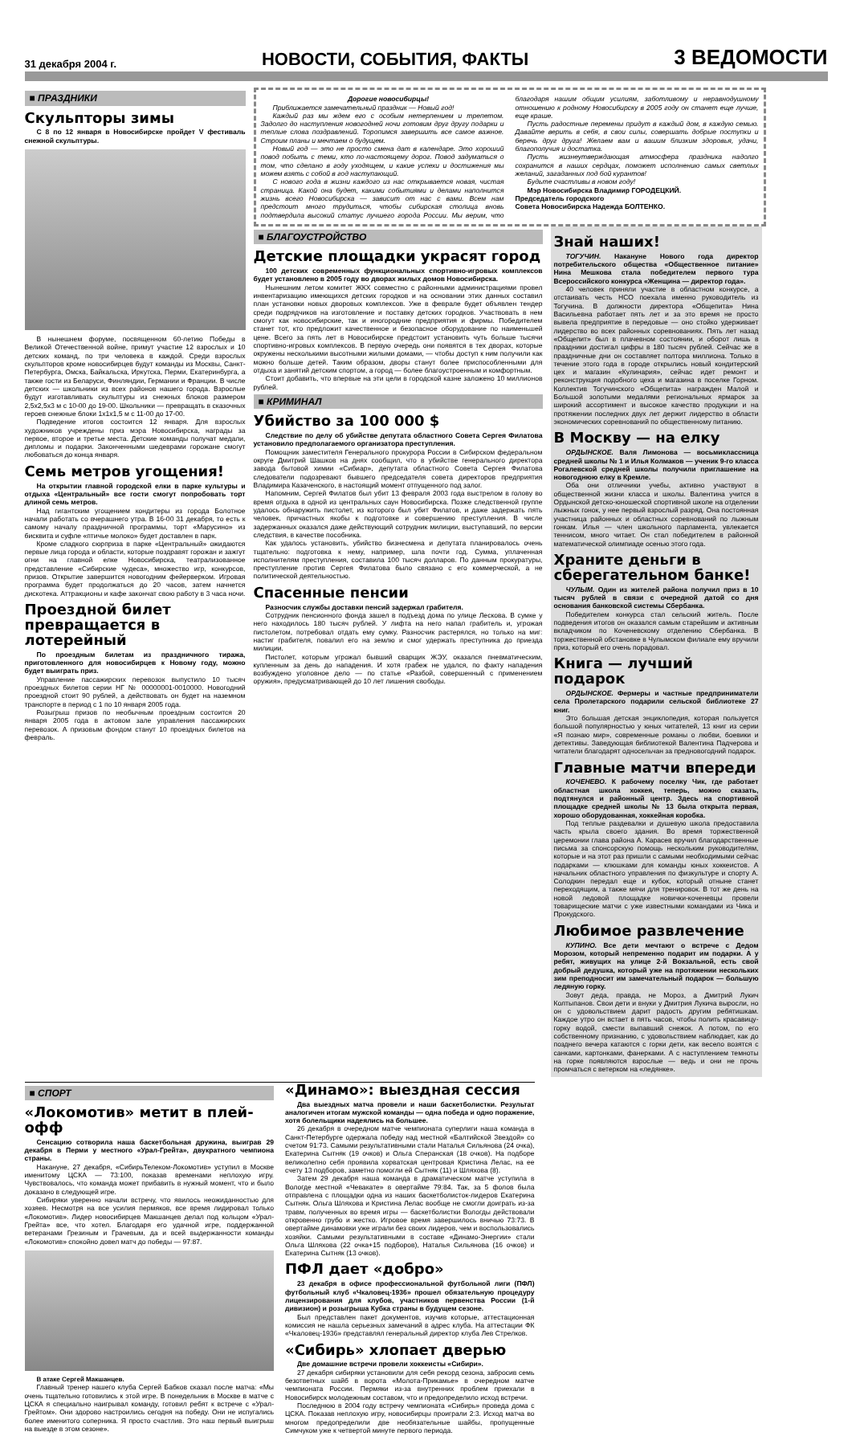31 декабря 2004 г. НОВОСТИ, СОБЫТИЯ, ФАКТЫ 3 ВЕДОМОСТИ
■ ПРАЗДНИКИ
Скульпторы зимы
С 8 по 12 января в Новосибирске пройдет V фестиваль снежной скульптуры.
В нынешнем форуме, посвященном 60-летию Победы в Великой Отечественной войне, примут участие 12 взрослых и 10 детских команд, по три человека в каждой. Среди взрослых скульпторов кроме новосибирцев будут команды из Москвы, Санкт-Петербурга, Омска, Байкальска, Иркутска, Перми, Екатеринбурга, а также гости из Беларуси, Финляндии, Германии и Франции. В числе детских — школьники из всех районов нашего города. Взрослые будут изготавливать скульптуры из снежных блоков размером 2,5х2,5х3 м с 10-00 до 19-00. Школьники — превращать в сказочных героев снежные блоки 1х1х1,5 м с 11-00 до 17-00.
Подведение итогов состоится 12 января. Для взрослых художников учреждены приз мэра Новосибирска, награды за первое, второе и третье места. Детские команды получат медали, дипломы и подарки. Законченными шедеврами горожане смогут любоваться до конца января.
Семь метров угощения!
На открытии главной городской елки в парке культуры и отдыха «Центральный» все гости смогут попробовать торт длиной семь метров.
Над гигантским угощением кондитеры из города Болотное начали работать со вчерашнего утра. В 16-00 31 декабря, то есть к самому началу праздничной программы, торт «Марусино» из бисквита и суфле «птичье молоко» будет доставлен в парк.
Кроме сладкого сюрприза в парке «Центральный» ожидаются первые лица города и области, которые поздравят горожан и зажгут огни на главной елке Новосибирска, театрализованное представление «Сибирские чудеса», множество игр, конкурсов, призов. Открытие завершится новогодним фейерверком. Игровая программа будет продолжаться до 20 часов, затем начнется дискотека. Аттракционы и кафе закончат свою работу в 3 часа ночи.
Проездной билет превращается в лотерейный
По проездным билетам из праздничного тиража, приготовленного для новосибирцев к Новому году, можно будет выиграть приз.
Управление пассажирских перевозок выпустило 10 тысяч проездных билетов серии НГ № 00000001-0010000. Новогодний проездной стоит 90 рублей, а действовать он будет на наземном транспорте в период с 1 по 10 января 2005 года.
Розыгрыш призов по необычным проездным состоится 20 января 2005 года в актовом зале управления пассажирских перевозок. А призовым фондом станут 10 проездных билетов на февраль.
Дорогие новосибирцы!
Приближается замечательный праздник — Новый год!
Каждый раз мы ждем его с особым нетерпением и трепетом. Задолго до наступления новогодней ночи готовим друг другу подарки и теплые слова поздравлений. Торопимся завершить все самое важное. Строим планы и мечтаем о будущем.
Новый год — это не просто смена дат в календаре. Это хороший повод побыть с теми, кто по-настоящему дорог. Повод задуматься о том, что сделано в году уходящем, и какие успехи и достижения мы можем взять с собой в год наступающий.
С нового года в жизни каждого из нас открывается новая, чистая страница. Какой она будет, какими событиями и делами наполнится жизнь всего Новосибирска — зависит от нас с вами. Всем нам предстоит много трудиться, чтобы сибирская столица вновь подтвердила высокий статус лучшего города России. Мы верим, что благодаря нашим общим усилиям, заботливому и неравнодушному отношению к родному Новосибирску в 2005 году он станет еще лучше, еще краше.
Пусть радостные перемены придут в каждый дом, в каждую семью. Давайте верить в себя, в свои силы, совершать добрые поступки и беречь друг друга! Желаем вам и вашим близким здоровья, удачи, благополучия и достатка.
Пусть жизнеутверждающая атмосфера праздника надолго сохранится в наших сердцах, поможет исполнению самых светлых желаний, загаданных под бой курантов!
Будьте счастливы в новом году!
Мэр Новосибирска Владимир ГОРОДЕЦКИЙ.
Председатель городского
Совета Новосибирска Надежда БОЛТЕНКО.
■ БЛАГОУСТРОЙСТВО
Детские площадки украсят город
100 детских современных функциональных спортивно-игровых комплексов будет установлено в 2005 году во дворах жилых домов Новосибирска.
Нынешним летом комитет ЖКХ совместно с районными администрациями провел инвентаризацию имеющихся детских городков и на основании этих данных составил план установки новых дворовых комплексов. Уже в феврале будет объявлен тендер среди подрядчиков на изготовление и поставку детских городков. Участвовать в нем смогут как новосибирские, так и иногородние предприятия и фирмы. Победителем станет тот, кто предложит качественное и безопасное оборудование по наименьшей цене. Всего за пять лет в Новосибирске предстоит установить чуть больше тысячи спортивно-игровых комплексов. В первую очередь они появятся в тех дворах, которые окружены несколькими высотными жилыми домами, — чтобы доступ к ним получили как можно больше детей. Таким образом, дворы станут более приспособленными для отдыха и занятий детским спортом, а город — более благоустроенным и комфортным.
Стоит добавить, что впервые на эти цели в городской казне заложено 10 миллионов рублей.
■ КРИМИНАЛ
Убийство за 100 000 $
Следствие по делу об убийстве депутата областного Совета Сергея Филатова установило предполагаемого организатора преступления.
Помощник заместителя Генерального прокурора России в Сибирском федеральном округе Дмитрий Шашков на днях сообщил, что в убийстве генерального директора завода бытовой химии «Сибиар», депутата областного Совета Сергея Филатова следователи подозревают бывшего председателя совета директоров предприятия Владимира Казаченского, в настоящий момент отпущенного под залог.
Напомним, Сергей Филатов был убит 13 февраля 2003 года выстрелом в голову во время отдыха в одной из центральных саун Новосибирска. Позже следственной группе удалось обнаружить пистолет, из которого был убит Филатов, и даже задержать пять человек, причастных якобы к подготовке и совершению преступления. В числе задержанных оказался даже действующий сотрудник милиции, выступавший, по версии следствия, в качестве пособника.
Как удалось установить, убийство бизнесмена и депутата планировалось очень тщательно: подготовка к нему, например, шла почти год. Сумма, уплаченная исполнителям преступления, составила 100 тысяч долларов. По данным прокуратуры, преступление против Сергея Филатова было связано с его коммерческой, а не политической деятельностью.
Спасенные пенсии
Разносчик службы доставки пенсий задержал грабителя.
Сотрудник пенсионного фонда зашел в подъезд дома по улице Лескова. В сумке у него находилось 180 тысяч рублей. У лифта на него напал грабитель и, угрожая пистолетом, потребовал отдать ему сумку. Разносчик растерялся, но только на миг: настиг грабителя, повалил его на землю и смог удержать преступника до приезда милиции.
Пистолет, которым угрожал бывший сварщик ЖЭУ, оказался пневматическим, купленным за день до нападения. И хотя грабеж не удался, по факту нападения возбуждено уголовное дело — по статье «Разбой, совершенный с применением оружия», предусматривающей до 10 лет лишения свободы.
Знай наших!
ТОГУЧИН. Накануне Нового года директор потребительского общества «Общественное питание» Нина Мешкова стала победителем первого тура Всероссийского конкурса «Женщина — директор года».
40 человек приняли участие в областном конкурсе, а отстаивать честь НСО поехала именно руководитель из Тогучина. В должности директора «Общепита» Нина Васильевна работает пять лет и за это время не просто вывела предприятие в передовые — оно стойко удерживает лидерство во всех районных соревнованиях. Пять лет назад «Общепит» был в плачевном состоянии, и оборот лишь в праздники достигал цифры в 180 тысяч рублей. Сейчас же в праздничные дни он составляет полтора миллиона. Только в течение этого года в городе открылись новый кондитерский цех и магазин «Кулинария», сейчас идет ремонт и реконструкция подобного цеха и магазина в поселке Горном. Коллектив Тогучинского «Общепита» награжден Малой и Большой золотыми медалями региональных ярмарок за широкий ассортимент и высокое качество продукции и на протяжении последних двух лет держит лидерство в области экономических соревнований по общественному питанию.
В Москву — на елку
ОРДЫНСКОЕ. Валя Лимонова — восьмиклассница средней школы № 1 и Илья Колмаков — ученик 9-го класса Рогалевской средней школы получили приглашение на новогоднюю елку в Кремле.
Оба они отличники учебы, активно участвуют в общественной жизни класса и школы. Валентина учится в Ордынской детско-юношеской спортивной школе на отделении лыжных гонок, у нее первый взрослый разряд. Она постоянная участница районных и областных соревнований по лыжным гонкам. Илья — член школьного парламента, увлекается теннисом, много читает. Он стал победителем в районной математической олимпиаде осенью этого года.
Храните деньги в сберегательном банке!
ЧУЛЫМ. Один из жителей района получил приз в 10 тысяч рублей в связи с очередной датой со дня основания банковской системы Сбербанка.
Победителем конкурса стал сельский житель. После подведения итогов он оказался самым старейшим и активным вкладчиком по Коченевскому отделению Сбербанка. В торжественной обстановке в Чулымском филиале ему вручили приз, который его очень порадовал.
Книга — лучший подарок
ОРДЫНСКОЕ. Фермеры и частные предприниматели села Пролетарского подарили сельской библиотеке 27 книг.
Это большая детская энциклопедия, которая пользуется большой популярностью у юных читателей, 13 книг из серии «Я познаю мир», современные романы о любви, боевики и детективы. Заведующая библиотекой Валентина Падчерова и читатели благодарят односельчан за предновогодний подарок.
Главные матчи впереди
КОЧЕНЕВО. К рабочему поселку Чик, где работает областная школа хоккея, теперь, можно сказать, подтянулся и районный центр. Здесь на спортивной площадке средней школы № 13 была открыта первая, хорошо оборудованная, хоккейная коробка.
Под теплые раздевалки и душевую школа предоставила часть крыла своего здания. Во время торжественной церемонии глава района А. Карасев вручил благодарственные письма за спонсорскую помощь нескольким руководителям, которые и на этот раз пришли с самыми необходимыми сейчас подарками — клюшками для команды юных хоккеистов. А начальник областного управления по физкультуре и спорту А. Солодкин передал еще и кубок, который отныне станет переходящим, а также мячи для тренировок. В тот же день на новой ледовой площадке новички-коченевцы провели товарищеские матчи с уже известными командами из Чика и Прокудского.
Любимое развлечение
КУПИНО. Все дети мечтают о встрече с Дедом Морозом, который непременно подарит им подарки. А у ребят, живущих на улице 2-й Вокзальной, есть свой добрый дедушка, который уже на протяжении нескольких зим преподносит им замечательный подарок — большую ледяную горку.
Зовут деда, правда, не Мороз, а Дмитрий Лукич Колтыпанов. Свои дети и внуки у Дмитрия Лукича выросли, но он с удовольствием дарит радость другим ребятишкам. Каждое утро он встает в пять часов, чтобы полить красавицу-горку водой, смести выпавший снежок. А потом, по его собственному признанию, с удовольствием наблюдает, как до позднего вечера катаются с горки дети, как весело возятся с санками, картонками, фанерками. А с наступлением темноты на горке появляются взрослые — ведь и они не прочь промчаться с ветерком на «ледянке».
■ СПОРТ
«Локомотив» метит в плей-офф
Сенсацию сотворила наша баскетбольная дружина, выиграв 29 декабря в Перми у местного «Урал-Грейта», двукратного чемпиона страны.
Накануне, 27 декабря, «СибирьТелеком-Локомотив» уступил в Москве именитому ЦСКА — 73:100, показав временами неплохую игру. Чувствовалось, что команда может прибавить в нужный момент, что и было доказано в следующей игре.
Сибиряки уверенно начали встречу, что явилось неожиданностью для хозяев. Несмотря на все усилия пермяков, все время лидировал только «Локомотив». Лидер новосибирцев Макшанцев делал под кольцом «Урал-Грейта» все, что хотел. Благодаря его удачной игре, поддержанной ветеранами Грезиным и Грачевым, да и всей выдержанности команды «Локомотив» спокойно довел матч до победы — 97:87.
В атаке Сергей Макшанцев.
Главный тренер нашего клуба Сергей Бабков сказал после матча: «Мы очень тщательно готовились к этой игре. В понедельник в Москве в матче с ЦСКА я специально наигрывал команду, готовил ребят к встрече с «Урал-Грейтом». Они здорово настроились сегодня на победу. Они не испугались более именитого соперника. Я просто счастлив. Это наш первый выигрыш на выезде в этом сезоне».
«Динамо»: выездная сессия
Два выездных матча провели и наши баскетболистки. Результат аналогичен итогам мужской команды — одна победа и одно поражение, хотя болельщики надеялись на большее.
26 декабря в очередном матче чемпионата суперлиги наша команда в Санкт-Петербурге одержала победу над местной «Балтийской Звездой» со счетом 91:73. Самыми результативными стали Наталья Сильянова (24 очка), Екатерина Сытняк (19 очков) и Ольга Сперанская (18 очков). На подборе великолепно себя проявила хорватская центровая Кристина Лелас, на ее счету 13 подборов, заметно помогли ей Сытняк (11) и Шляхова (8).
Затем 29 декабря наша команда в драматическом матче уступила в Вологде местной «Чевакате» в овертайме 79:84. Так, за 5 фолов была отправлена с площадки одна из наших баскетболисток-лидеров Екатерина Сытняк. Ольга Шляхова и Кристина Лелас вообще не смогли доиграть из-за травм, полученных во время игры — баскетболистки Вологды действовали откровенно грубо и жестко. Игровое время завершилось вничью 73:73. В овертайме динамовки уже играли без своих лидеров, чем и воспользовались хозяйки. Самыми результативными в составе «Динамо-Энергии» стали Ольга Шляхова (22 очка+15 подборов), Наталья Сильянова (16 очков) и Екатерина Сытняк (13 очков).
ПФЛ дает «добро»
23 декабря в офисе профессиональной футбольной лиги (ПФЛ) футбольный клуб «Чкаловец-1936» прошел обязательную процедуру лицензирования для клубов, участников первенства России (1-й дивизион) и розыгрыша Кубка страны в будущем сезоне.
Был представлен пакет документов, изучив которые, аттестационная комиссия не нашла серьезных замечаний в адрес клуба. На аттестации ФК «Чкаловец-1936» представлял генеральный директор клуба Лев Стрелков.
«Сибирь» хлопает дверью
Две домашние встречи провели хоккеисты «Сибири».
27 декабря сибиряки установили для себя рекорд сезона, забросив семь безответных шайб в ворота «Молота-Прикамье» в очередном матче чемпионата России. Пермяки из-за внутренних проблем приехали в Новосибирск молодежным составом, что и предопределило исход встречи.
Последнюю в 2004 году встречу чемпионата «Сибирь» проведа дома с ЦСКА. Показав неплохую игру, новосибирцы проиграли 2:3. Исход матча во многом предопределили две необязательные шайбы, пропущенные Симчуком уже к четвертой минуте первого периода.